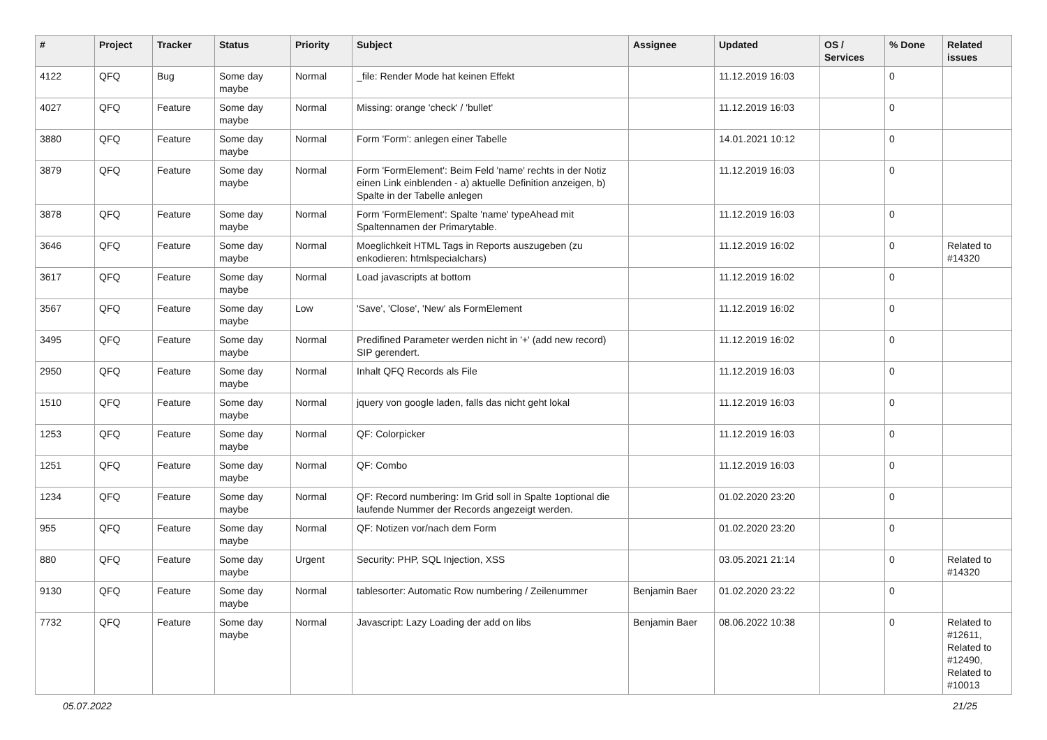| # | Project | Tracker | Status | Priority | Subject | Assignee | Updated | OS / Services | % Done | Related issues |
| --- | --- | --- | --- | --- | --- | --- | --- | --- | --- | --- |
| 4122 | QFQ | Bug | Some day maybe | Normal | _file: Render Mode hat keinen Effekt | | 11.12.2019 16:03 | | 0 | |
| 4027 | QFQ | Feature | Some day maybe | Normal | Missing: orange 'check' / 'bullet' | | 11.12.2019 16:03 | | 0 | |
| 3880 | QFQ | Feature | Some day maybe | Normal | Form 'Form': anlegen einer Tabelle | | 14.01.2021 10:12 | | 0 | |
| 3879 | QFQ | Feature | Some day maybe | Normal | Form 'FormElement': Beim Feld 'name' rechts in der Notiz einen Link einblenden - a) aktuelle Definition anzeigen, b) Spalte in der Tabelle anlegen | | 11.12.2019 16:03 | | 0 | |
| 3878 | QFQ | Feature | Some day maybe | Normal | Form 'FormElement': Spalte 'name' typeAhead mit Spaltennamen der Primarytable. | | 11.12.2019 16:03 | | 0 | |
| 3646 | QFQ | Feature | Some day maybe | Normal | Moeglichkeit HTML Tags in Reports auszugeben (zu enkodieren: htmlspecialchars) | | 11.12.2019 16:02 | | 0 | Related to #14320 |
| 3617 | QFQ | Feature | Some day maybe | Normal | Load javascripts at bottom | | 11.12.2019 16:02 | | 0 | |
| 3567 | QFQ | Feature | Some day maybe | Low | 'Save', 'Close', 'New' als FormElement | | 11.12.2019 16:02 | | 0 | |
| 3495 | QFQ | Feature | Some day maybe | Normal | Predifined Parameter werden nicht in '+' (add new record) SIP gerendert. | | 11.12.2019 16:02 | | 0 | |
| 2950 | QFQ | Feature | Some day maybe | Normal | Inhalt QFQ Records als File | | 11.12.2019 16:03 | | 0 | |
| 1510 | QFQ | Feature | Some day maybe | Normal | jquery von google laden, falls das nicht geht lokal | | 11.12.2019 16:03 | | 0 | |
| 1253 | QFQ | Feature | Some day maybe | Normal | QF: Colorpicker | | 11.12.2019 16:03 | | 0 | |
| 1251 | QFQ | Feature | Some day maybe | Normal | QF: Combo | | 11.12.2019 16:03 | | 0 | |
| 1234 | QFQ | Feature | Some day maybe | Normal | QF: Record numbering: Im Grid soll in Spalte 1optional die laufende Nummer der Records angezeigt werden. | | 01.02.2020 23:20 | | 0 | |
| 955 | QFQ | Feature | Some day maybe | Normal | QF: Notizen vor/nach dem Form | | 01.02.2020 23:20 | | 0 | |
| 880 | QFQ | Feature | Some day maybe | Urgent | Security: PHP, SQL Injection, XSS | | 03.05.2021 21:14 | | 0 | Related to #14320 |
| 9130 | QFQ | Feature | Some day maybe | Normal | tablesorter: Automatic Row numbering / Zeilenummer | Benjamin Baer | 01.02.2020 23:22 | | 0 | |
| 7732 | QFQ | Feature | Some day maybe | Normal | Javascript: Lazy Loading der add on libs | Benjamin Baer | 08.06.2022 10:38 | | 0 | Related to #12611, Related to #12490, Related to #10013 |
05.07.2022 21/25